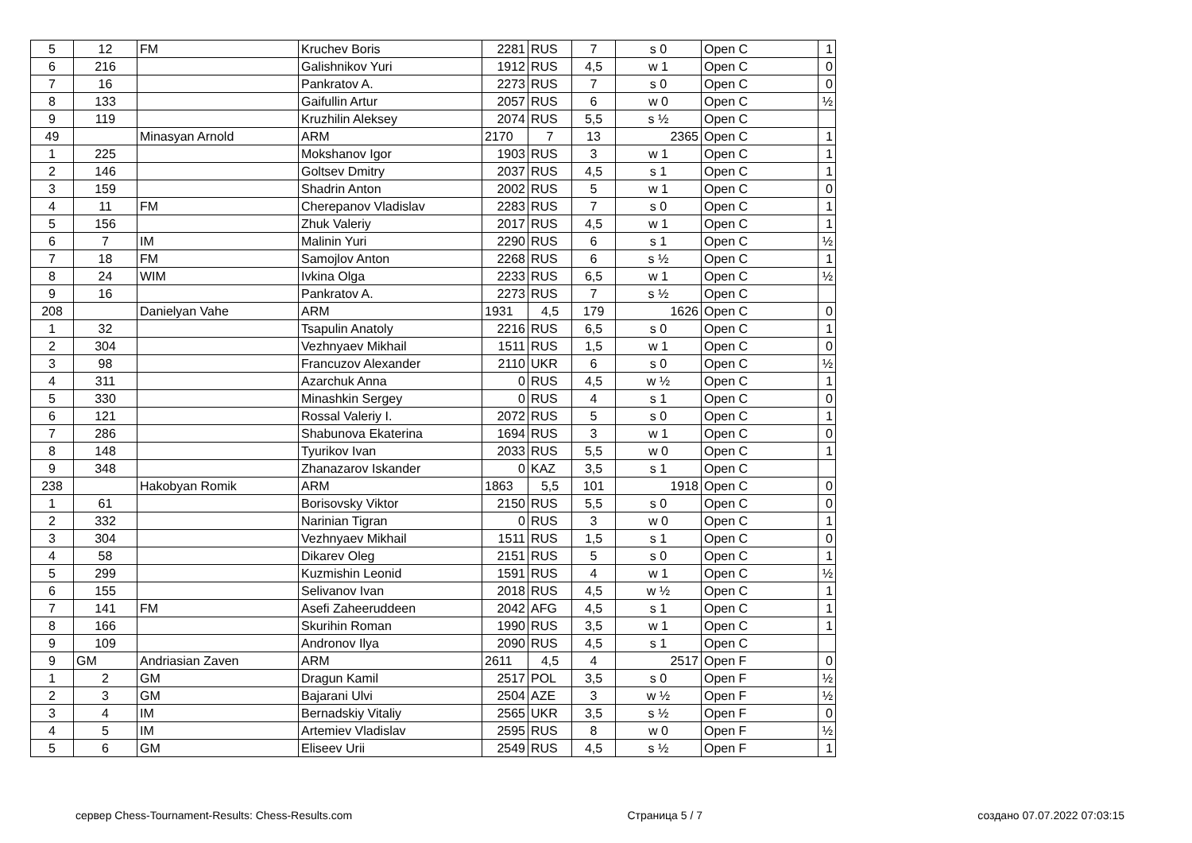| 5 | 12 | FM | Kruchev Boris | 2281 | RUS | 7 | s 0 | Open C | 1 |
| 6 | 216 | | Galishnikov Yuri | 1912 | RUS | 4,5 | w 1 | Open C | 0 |
| 7 | 16 | | Pankratov A. | 2273 | RUS | 7 | s 0 | Open C | 0 |
| 8 | 133 | | Gaifullin Artur | 2057 | RUS | 6 | w 0 | Open C | ½ |
| 9 | 119 | | Kruzhilin Aleksey | 2074 | RUS | 5,5 | s ½ | Open C | |
| 49 | | Minasyan Arnold | ARM | 2170 | 7 | 13 | 2365 | Open C | 1 |
| 1 | 225 | | Mokshanov Igor | 1903 | RUS | 3 | w 1 | Open C | 1 |
| 2 | 146 | | Goltsev Dmitry | 2037 | RUS | 4,5 | s 1 | Open C | 1 |
| 3 | 159 | | Shadrin Anton | 2002 | RUS | 5 | w 1 | Open C | 0 |
| 4 | 11 | FM | Cherepanov Vladislav | 2283 | RUS | 7 | s 0 | Open C | 1 |
| 5 | 156 | | Zhuk Valeriy | 2017 | RUS | 4,5 | w 1 | Open C | 1 |
| 6 | 7 | IM | Malinin Yuri | 2290 | RUS | 6 | s 1 | Open C | ½ |
| 7 | 18 | FM | Samojlov Anton | 2268 | RUS | 6 | s ½ | Open C | 1 |
| 8 | 24 | WIM | Ivkina Olga | 2233 | RUS | 6,5 | w 1 | Open C | ½ |
| 9 | 16 | | Pankratov A. | 2273 | RUS | 7 | s ½ | Open C | |
| 208 | | Danielyan Vahe | ARM | 1931 | 4,5 | 179 | 1626 | Open C | 0 |
| 1 | 32 | | Tsapulin Anatoly | 2216 | RUS | 6,5 | s 0 | Open C | 1 |
| 2 | 304 | | Vezhnyaev Mikhail | 1511 | RUS | 1,5 | w 1 | Open C | 0 |
| 3 | 98 | | Francuzov Alexander | 2110 | UKR | 6 | s 0 | Open C | ½ |
| 4 | 311 | | Azarchuk Anna | 0 | RUS | 4,5 | w ½ | Open C | 1 |
| 5 | 330 | | Minashkin Sergey | 0 | RUS | 4 | s 1 | Open C | 0 |
| 6 | 121 | | Rossal Valeriy I. | 2072 | RUS | 5 | s 0 | Open C | 1 |
| 7 | 286 | | Shabunova Ekaterina | 1694 | RUS | 3 | w 1 | Open C | 0 |
| 8 | 148 | | Tyurikov Ivan | 2033 | RUS | 5,5 | w 0 | Open C | 1 |
| 9 | 348 | | Zhanazarov Iskander | 0 | KAZ | 3,5 | s 1 | Open C | |
| 238 | | Hakobyan Romik | ARM | 1863 | 5,5 | 101 | 1918 | Open C | 0 |
| 1 | 61 | | Borisovsky Viktor | 2150 | RUS | 5,5 | s 0 | Open C | 0 |
| 2 | 332 | | Narinian Tigran | 0 | RUS | 3 | w 0 | Open C | 1 |
| 3 | 304 | | Vezhnyaev Mikhail | 1511 | RUS | 1,5 | s 1 | Open C | 0 |
| 4 | 58 | | Dikarev Oleg | 2151 | RUS | 5 | s 0 | Open C | 1 |
| 5 | 299 | | Kuzmishin Leonid | 1591 | RUS | 4 | w 1 | Open C | ½ |
| 6 | 155 | | Selivanov Ivan | 2018 | RUS | 4,5 | w ½ | Open C | 1 |
| 7 | 141 | FM | Asefi Zaheeruddeen | 2042 | AFG | 4,5 | s 1 | Open C | 1 |
| 8 | 166 | | Skurihin Roman | 1990 | RUS | 3,5 | w 1 | Open C | 1 |
| 9 | 109 | | Andronov Ilya | 2090 | RUS | 4,5 | s 1 | Open C | |
| 9 | GM | Andriasian Zaven | ARM | 2611 | 4,5 | 4 | 2517 | Open F | 0 |
| 1 | 2 | GM | Dragun Kamil | 2517 | POL | 3,5 | s 0 | Open F | ½ |
| 2 | 3 | GM | Bajarani Ulvi | 2504 | AZE | 3 | w ½ | Open F | ½ |
| 3 | 4 | IM | Bernadskiy Vitaliy | 2565 | UKR | 3,5 | s ½ | Open F | 0 |
| 4 | 5 | IM | Artemiev Vladislav | 2595 | RUS | 8 | w 0 | Open F | ½ |
| 5 | 6 | GM | Eliseev Urii | 2549 | RUS | 4,5 | s ½ | Open F | 1 |
сервер Chess-Tournament-Results: Chess-Results.com Страница 5 / 7 создано 07.07.2022 07:03:15